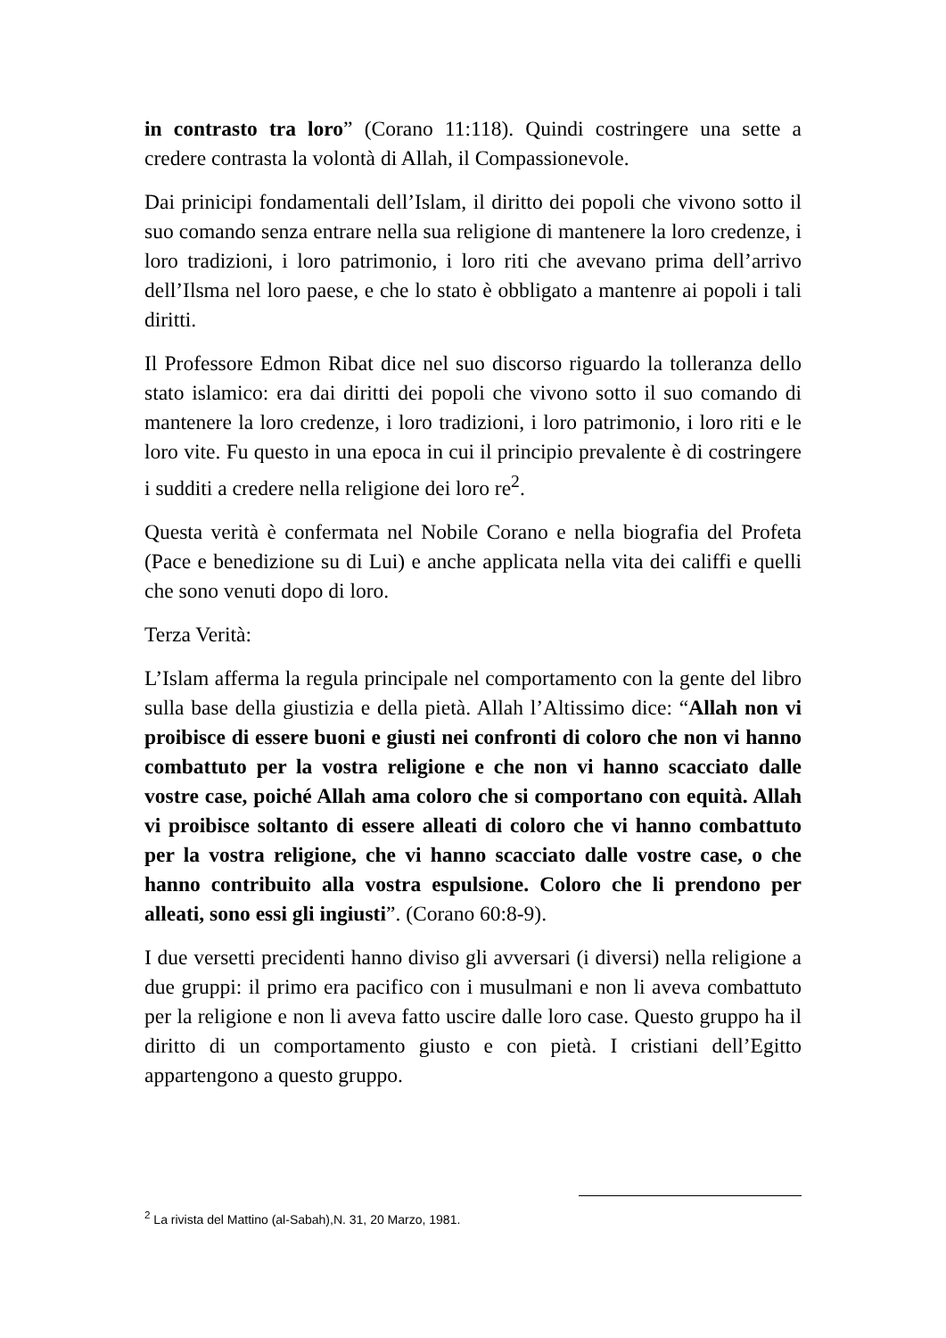in contrasto tra loro” (Corano 11:118). Quindi costringere una sette a credere contrasta la volontà di Allah, il Compassionevole.
Dai prinicipi fondamentali dell’Islam, il diritto dei popoli che vivono sotto il suo comando senza entrare nella sua religione di mantenere la loro credenze, i loro tradizioni, i loro patrimonio, i loro riti che avevano prima dell’arrivo dell’Ilsma nel loro paese, e che lo stato è obbligato a mantenre ai popoli i tali diritti.
Il Professore Edmon Ribat dice nel suo discorso riguardo la tolleranza dello stato islamico: era dai diritti dei popoli che vivono sotto il suo comando di mantenere la loro credenze, i loro tradizioni, i loro patrimonio, i loro riti e le loro vite. Fu questo in una epoca in cui il principio prevalente è di costringere i sudditi a credere nella religione dei loro re<sup>2</sup>.
Questa verità è confermata nel Nobile Corano e nella biografia del Profeta (Pace e benedizione su di Lui) e anche applicata nella vita dei califfi e quelli che sono venuti dopo di loro.
Terza Verità:
L’Islam afferma la regula principale nel comportamento con la gente del libro sulla base della giustizia e della pietà. Allah l’Altissimo dice: “Allah non vi proibisce di essere buoni e giusti nei confronti di coloro che non vi hanno combattuto per la vostra religione e che non vi hanno scacciato dalle vostre case, poiché Allah ama coloro che si comportano con equità. Allah vi proibisce soltanto di essere alleati di coloro che vi hanno combattuto per la vostra religione, che vi hanno scacciato dalle vostre case, o che hanno contribuito alla vostra espulsione. Coloro che li prendono per alleati, sono essi gli ingiusti”. (Corano 60:8-9).
I due versetti precidenti hanno diviso gli avversari (i diversi) nella religione a due gruppi: il primo era pacifico con i musulmani e non li aveva combattuto per la religione e non li aveva fatto uscire dalle loro case. Questo gruppo ha il diritto di un comportamento giusto e con pietà. I cristiani dell’Egitto appartengono a questo gruppo.
<sup>2</sup> La rivista del Mattino (al-Sabah),N. 31, 20 Marzo, 1981.